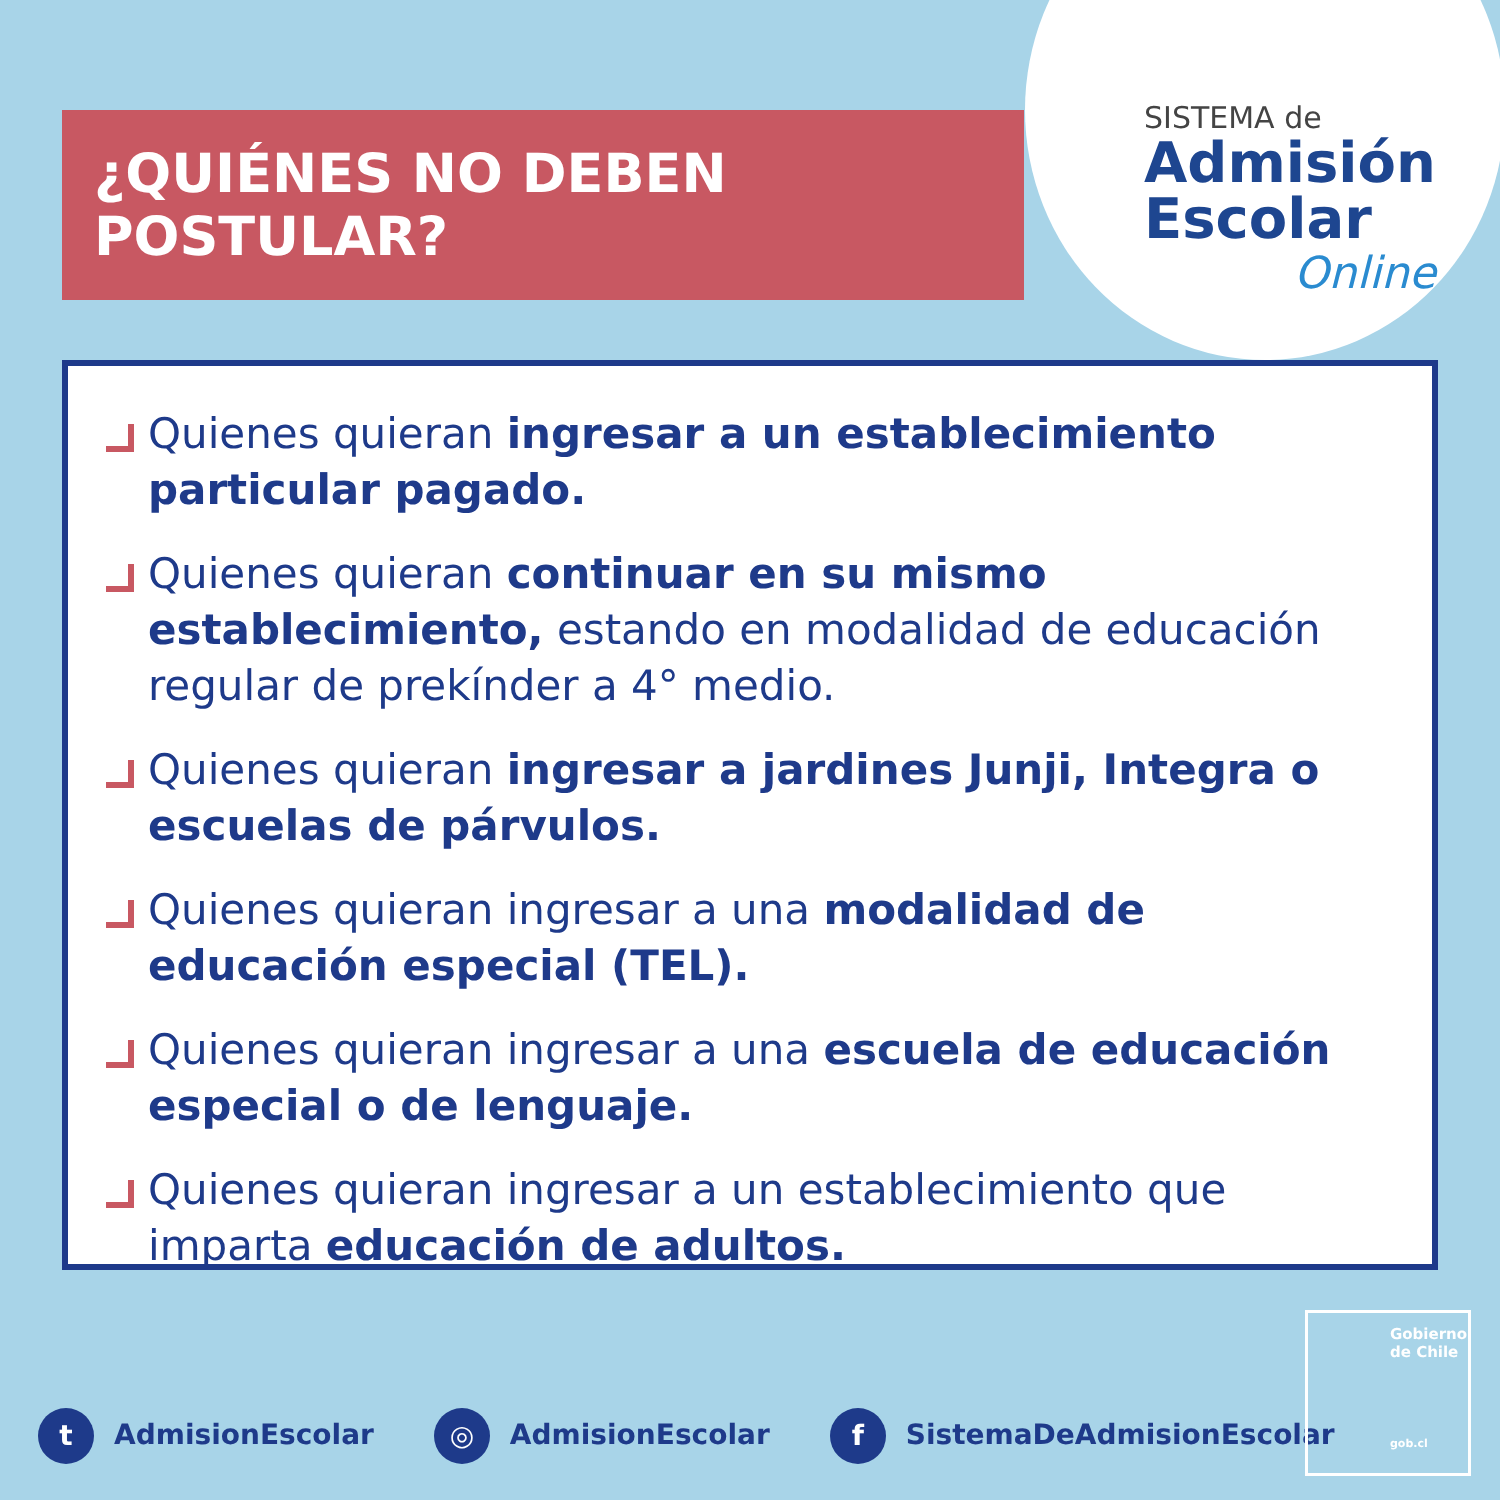¿QUIÉNES NO DEBEN POSTULAR?
SISTEMA de
Admisión
Escolar
Online
Quienes quieran ingresar a un establecimiento particular pagado.
Quienes quieran continuar en su mismo establecimiento, estando en modalidad de educación regular de prekínder a 4° medio.
Quienes quieran ingresar a jardines Junji, Integra o escuelas de párvulos.
Quienes quieran ingresar a una modalidad de educación especial (TEL).
Quienes quieran ingresar a una escuela de educación especial o de lenguaje.
Quienes quieran ingresar a un establecimiento que imparta educación de adultos.
t AdmisionEscolar
◎ AdmisionEscolar
f SistemaDeAdmisionEscolar
Gobierno de Chile
gob.cl